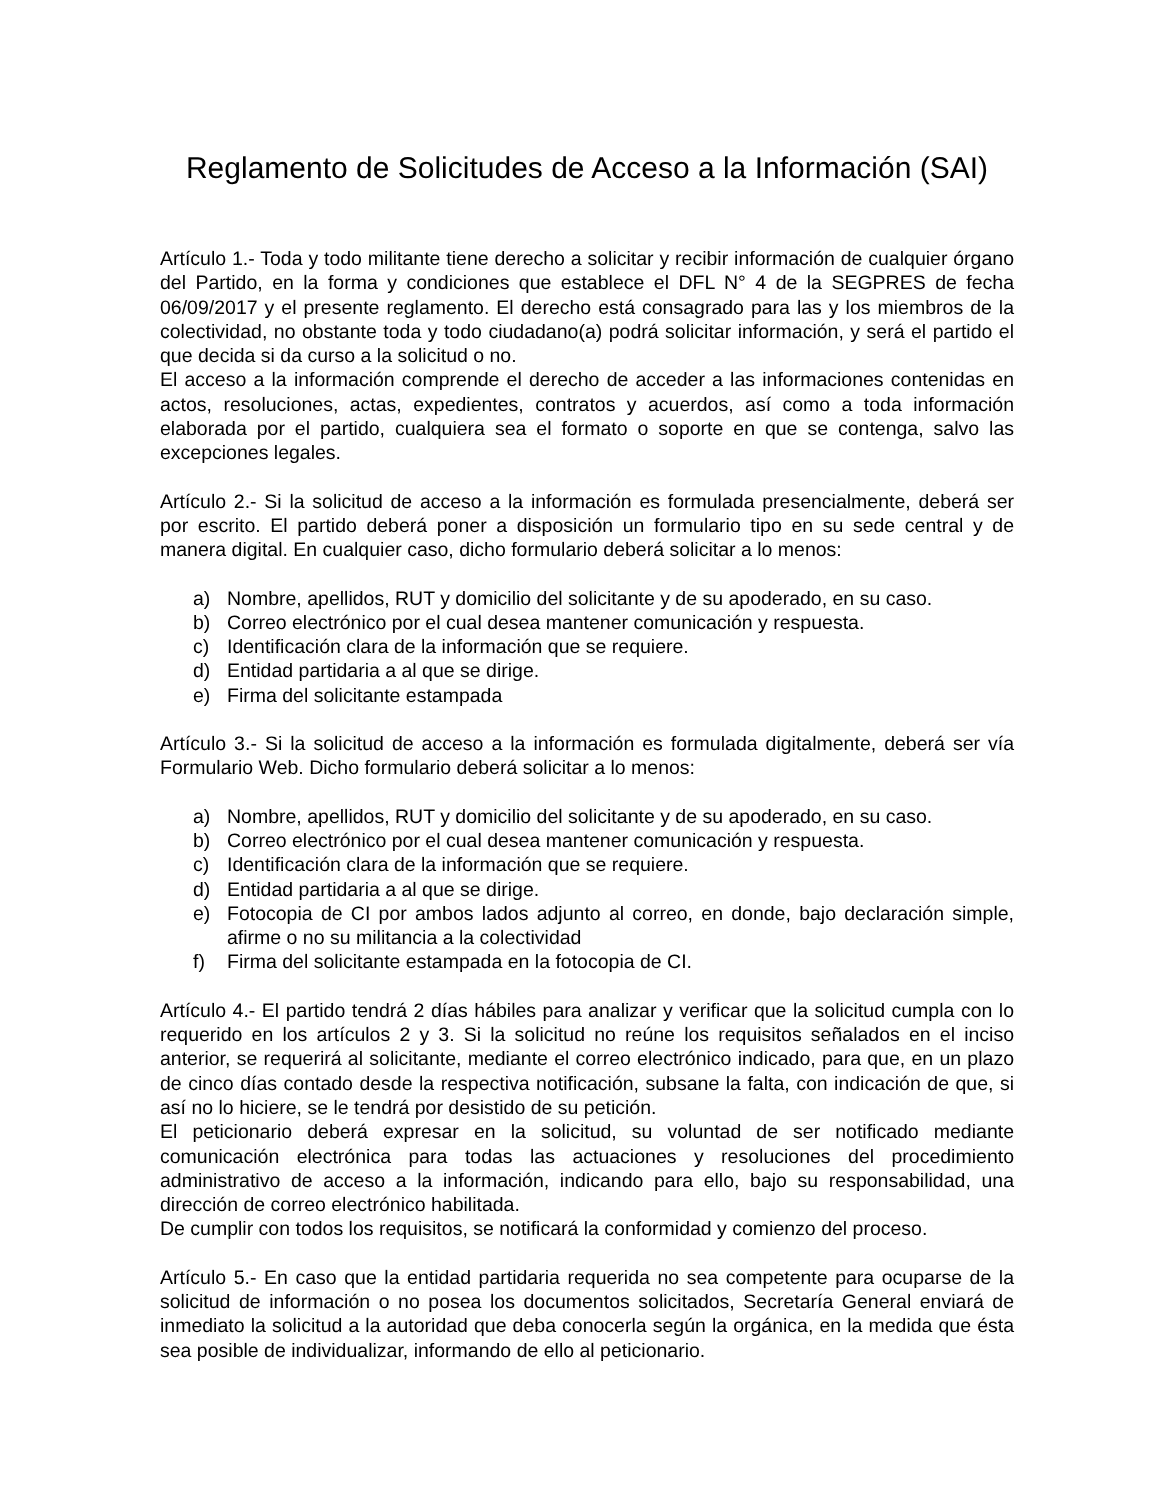Reglamento de Solicitudes de Acceso a la Información (SAI)
Artículo 1.- Toda y todo militante tiene derecho a solicitar y recibir información de cualquier órgano del Partido, en la forma y condiciones que establece el DFL N° 4 de la SEGPRES de fecha 06/09/2017 y el presente reglamento. El derecho está consagrado para las y los miembros de la colectividad, no obstante toda y todo ciudadano(a) podrá solicitar información, y será el partido el que decida si da curso a la solicitud o no.
El acceso a la información comprende el derecho de acceder a las informaciones contenidas en actos, resoluciones, actas, expedientes, contratos y acuerdos, así como a toda información elaborada por el partido, cualquiera sea el formato o soporte en que se contenga, salvo las excepciones legales.
Artículo 2.- Si la solicitud de acceso a la información es formulada presencialmente, deberá ser por escrito. El partido deberá poner a disposición un formulario tipo en su sede central y de manera digital. En cualquier caso, dicho formulario deberá solicitar a lo menos:
a) Nombre, apellidos, RUT y domicilio del solicitante y de su apoderado, en su caso.
b) Correo electrónico por el cual desea mantener comunicación y respuesta.
c) Identificación clara de la información que se requiere.
d) Entidad partidaria a al que se dirige.
e) Firma del solicitante estampada
Artículo 3.- Si la solicitud de acceso a la información es formulada digitalmente, deberá ser vía Formulario Web. Dicho formulario deberá solicitar a lo menos:
a) Nombre, apellidos, RUT y domicilio del solicitante y de su apoderado, en su caso.
b) Correo electrónico por el cual desea mantener comunicación y respuesta.
c) Identificación clara de la información que se requiere.
d) Entidad partidaria a al que se dirige.
e) Fotocopia de CI por ambos lados adjunto al correo, en donde, bajo declaración simple, afirme o no su militancia a la colectividad
f) Firma del solicitante estampada en la fotocopia de CI.
Artículo 4.- El partido tendrá 2 días hábiles para analizar y verificar que la solicitud cumpla con lo requerido en los artículos 2 y 3. Si la solicitud no reúne los requisitos señalados en el inciso anterior, se requerirá al solicitante, mediante el correo electrónico indicado, para que, en un plazo de cinco días contado desde la respectiva notificación, subsane la falta, con indicación de que, si así no lo hiciere, se le tendrá por desistido de su petición.
El peticionario deberá expresar en la solicitud, su voluntad de ser notificado mediante comunicación electrónica para todas las actuaciones y resoluciones del procedimiento administrativo de acceso a la información, indicando para ello, bajo su responsabilidad, una dirección de correo electrónico habilitada.
De cumplir con todos los requisitos, se notificará la conformidad y comienzo del proceso.
Artículo 5.- En caso que la entidad partidaria requerida no sea competente para ocuparse de la solicitud de información o no posea los documentos solicitados, Secretaría General enviará de inmediato la solicitud a la autoridad que deba conocerla según la orgánica, en la medida que ésta sea posible de individualizar, informando de ello al peticionario.